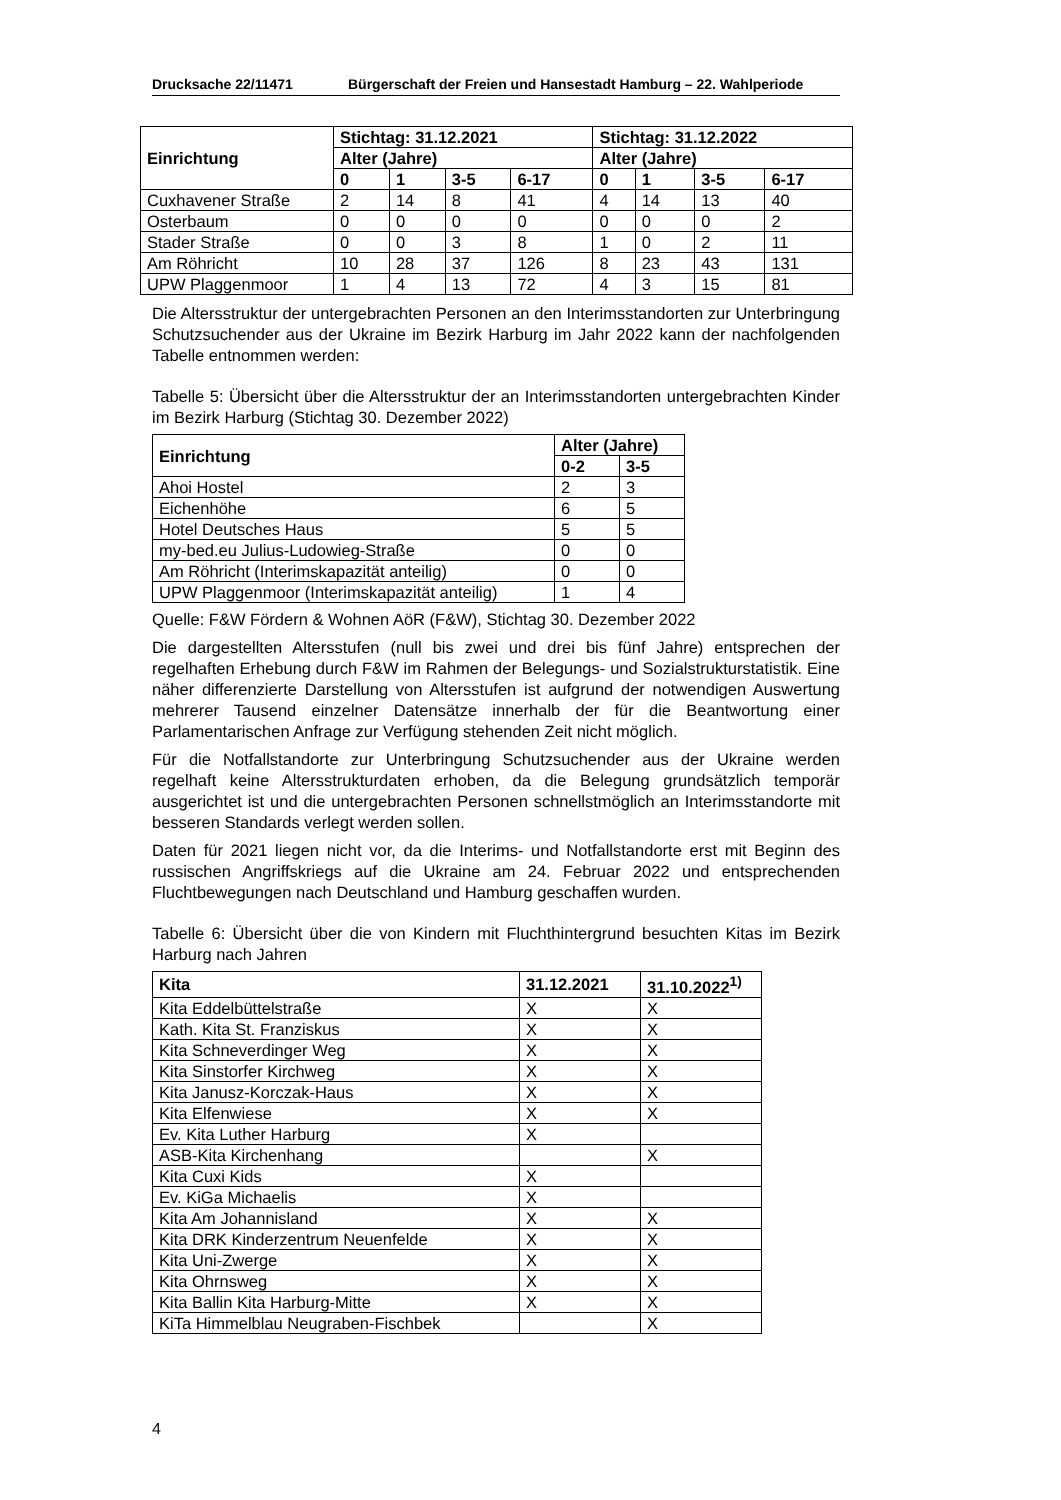Drucksache 22/11471 Bürgerschaft der Freien und Hansestadt Hamburg – 22. Wahlperiode
| Einrichtung | Stichtag: 31.12.2021 | | | | Stichtag: 31.12.2022 | | | |
| --- | --- | --- | --- | --- | --- | --- | --- | --- |
| | Alter (Jahre) | | | | Alter (Jahre) | | | |
| | 0 | 1 | 3-5 | 6-17 | 0 | 1 | 3-5 | 6-17 |
| Cuxhavener Straße | 2 | 14 | 8 | 41 | 4 | 14 | 13 | 40 |
| Osterbaum | 0 | 0 | 0 | 0 | 0 | 0 | 0 | 2 |
| Stader Straße | 0 | 0 | 3 | 8 | 1 | 0 | 2 | 11 |
| Am Röhricht | 10 | 28 | 37 | 126 | 8 | 23 | 43 | 131 |
| UPW Plaggenmoor | 1 | 4 | 13 | 72 | 4 | 3 | 15 | 81 |
Die Altersstruktur der untergebrachten Personen an den Interimsstandorten zur Unterbringung Schutzsuchender aus der Ukraine im Bezirk Harburg im Jahr 2022 kann der nachfolgenden Tabelle entnommen werden:
Tabelle 5: Übersicht über die Altersstruktur der an Interimsstandorten untergebrachten Kinder im Bezirk Harburg (Stichtag 30. Dezember 2022)
| Einrichtung | Alter (Jahre) | |
| --- | --- | --- |
| | 0-2 | 3-5 |
| Ahoi Hostel | 2 | 3 |
| Eichenhöhe | 6 | 5 |
| Hotel Deutsches Haus | 5 | 5 |
| my-bed.eu Julius-Ludowieg-Straße | 0 | 0 |
| Am Röhricht (Interimskapazität anteilig) | 0 | 0 |
| UPW Plaggenmoor (Interimskapazität anteilig) | 1 | 4 |
Quelle: F&W Fördern & Wohnen AöR (F&W), Stichtag 30. Dezember 2022
Die dargestellten Altersstufen (null bis zwei und drei bis fünf Jahre) entsprechen der regelhaften Erhebung durch F&W im Rahmen der Belegungs- und Sozialstrukturstatistik. Eine näher differenzierte Darstellung von Altersstufen ist aufgrund der notwendigen Auswertung mehrerer Tausend einzelner Datensätze innerhalb der für die Beantwortung einer Parlamentarischen Anfrage zur Verfügung stehenden Zeit nicht möglich.
Für die Notfallstandorte zur Unterbringung Schutzsuchender aus der Ukraine werden regelhaft keine Altersstrukturdaten erhoben, da die Belegung grundsätzlich temporär ausgerichtet ist und die untergebrachten Personen schnellstmöglich an Interimsstandorte mit besseren Standards verlegt werden sollen.
Daten für 2021 liegen nicht vor, da die Interims- und Notfallstandorte erst mit Beginn des russischen Angriffskriegs auf die Ukraine am 24. Februar 2022 und entsprechenden Fluchtbewegungen nach Deutschland und Hamburg geschaffen wurden.
Tabelle 6: Übersicht über die von Kindern mit Fluchthintergrund besuchten Kitas im Bezirk Harburg nach Jahren
| Kita | 31.12.2021 | 31.10.2022<sup>1)</sup> |
| --- | --- | --- |
| Kita Eddelbüttelstraße | X | X |
| Kath. Kita St. Franziskus | X | X |
| Kita Schneverdinger Weg | X | X |
| Kita Sinstorfer Kirchweg | X | X |
| Kita Janusz-Korczak-Haus | X | X |
| Kita Elfenwiese | X | X |
| Ev. Kita Luther Harburg | X | |
| ASB-Kita Kirchenhang | | X |
| Kita Cuxi Kids | X | |
| Ev. KiGa Michaelis | X | |
| Kita Am Johannisland | X | X |
| Kita DRK Kinderzentrum Neuenfelde | X | X |
| Kita Uni-Zwerge | X | X |
| Kita Ohrnsweg | X | X |
| Kita Ballin Kita Harburg-Mitte | X | X |
| KiTa Himmelblau Neugraben-Fischbek | | X |
4